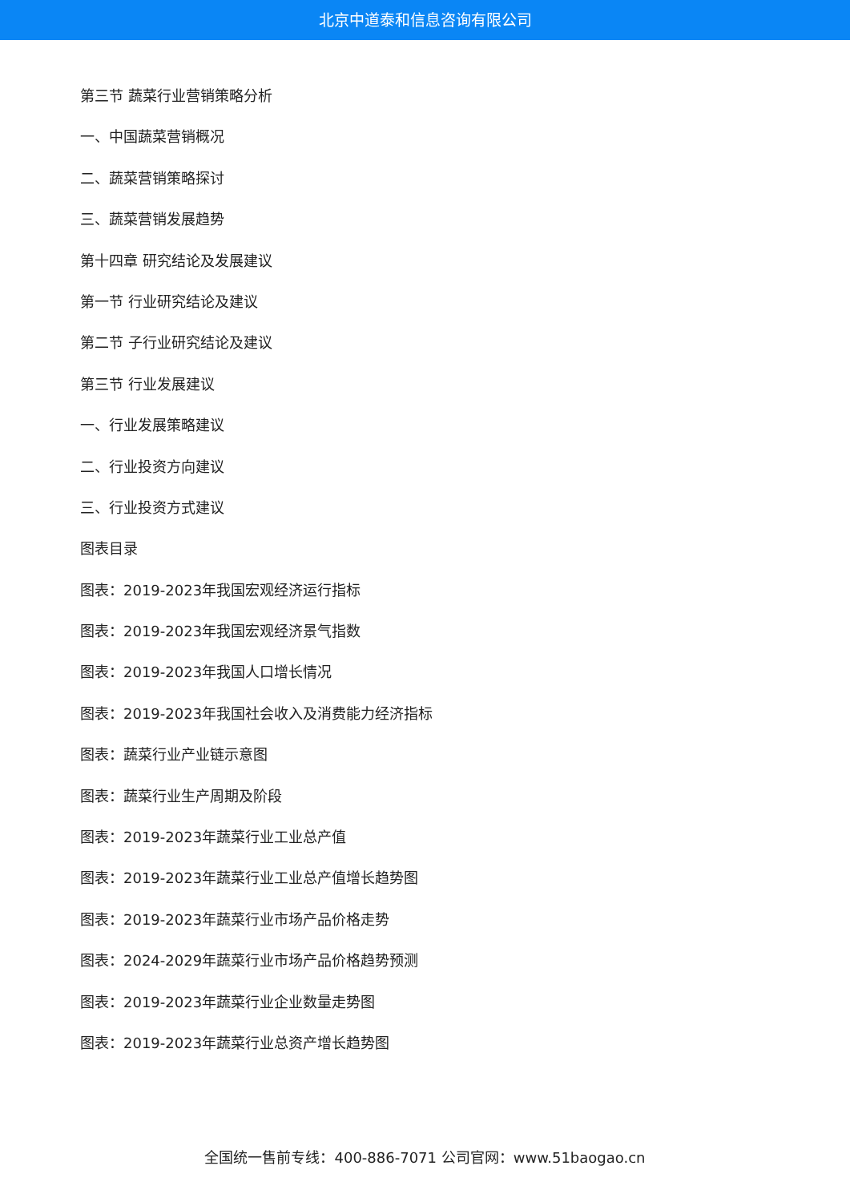北京中道泰和信息咨询有限公司
第三节 蔬菜行业营销策略分析
一、中国蔬菜营销概况
二、蔬菜营销策略探讨
三、蔬菜营销发展趋势
第十四章 研究结论及发展建议
第一节 行业研究结论及建议
第二节 子行业研究结论及建议
第三节 行业发展建议
一、行业发展策略建议
二、行业投资方向建议
三、行业投资方式建议
图表目录
图表：2019-2023年我国宏观经济运行指标
图表：2019-2023年我国宏观经济景气指数
图表：2019-2023年我国人口增长情况
图表：2019-2023年我国社会收入及消费能力经济指标
图表：蔬菜行业产业链示意图
图表：蔬菜行业生产周期及阶段
图表：2019-2023年蔬菜行业工业总产值
图表：2019-2023年蔬菜行业工业总产值增长趋势图
图表：2019-2023年蔬菜行业市场产品价格走势
图表：2024-2029年蔬菜行业市场产品价格趋势预测
图表：2019-2023年蔬菜行业企业数量走势图
图表：2019-2023年蔬菜行业总资产增长趋势图
全国统一售前专线：400-886-7071 公司官网：www.51baogao.cn